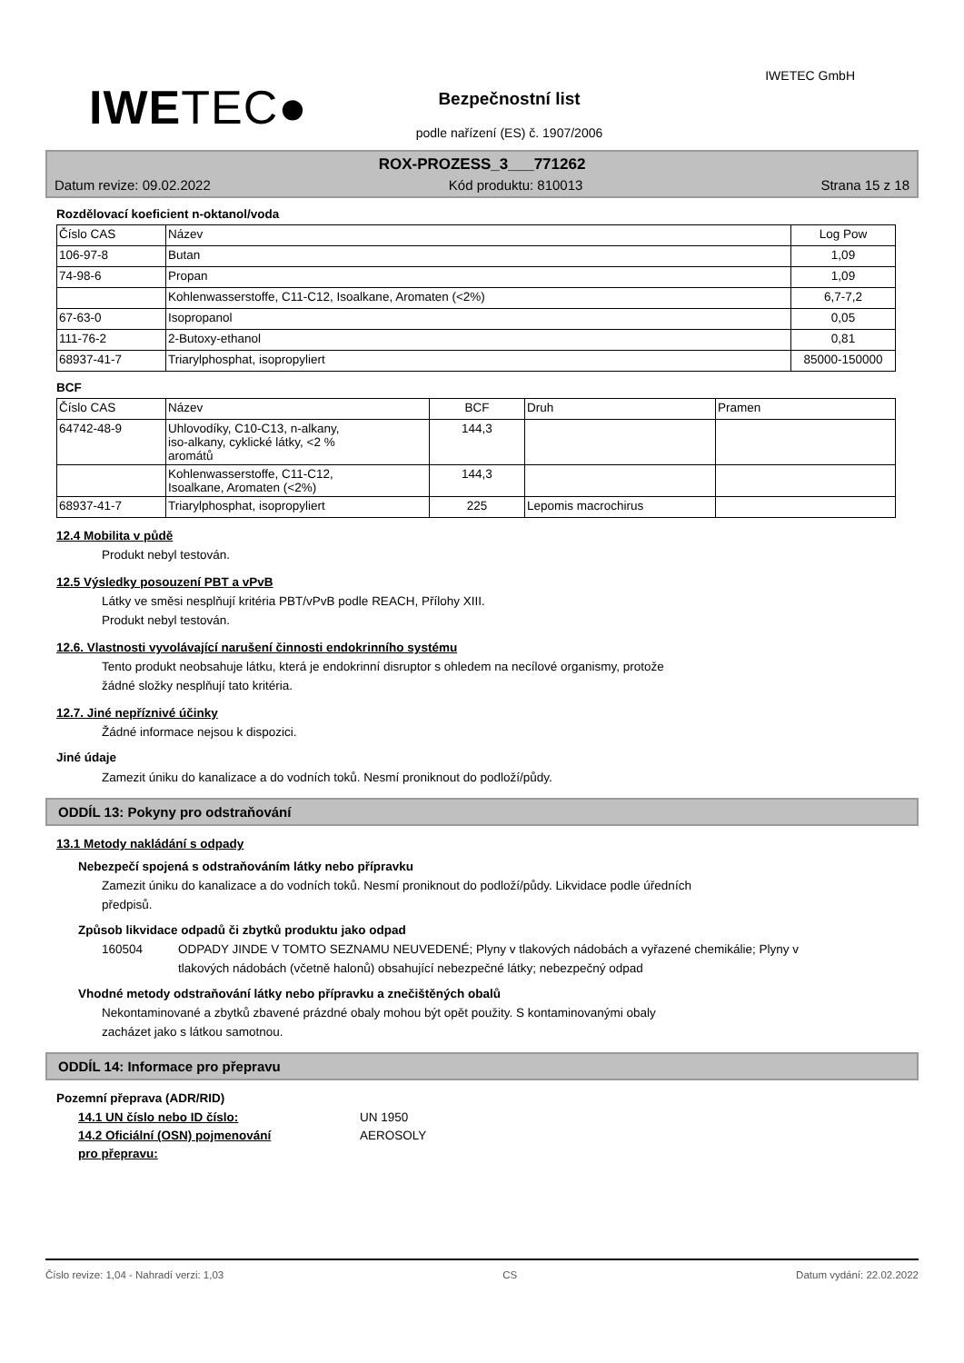IWETEC●
IWETEC GmbH
Bezpečnostní list
podle nařízení (ES) č. 1907/2006
ROX-PROZESS_3___771262
Datum revize: 09.02.2022 Kód produktu: 810013 Strana 15 z 18
Rozdělovací koeficient n-oktanol/voda
| Číslo CAS | Název | Log Pow |
| --- | --- | --- |
| 106-97-8 | Butan | 1,09 |
| 74-98-6 | Propan | 1,09 |
| | Kohlenwasserstoffe, C11-C12, Isoalkane, Aromaten (<2%) | 6,7-7,2 |
| 67-63-0 | Isopropanol | 0,05 |
| 111-76-2 | 2-Butoxy-ethanol | 0,81 |
| 68937-41-7 | Triarylphosphat, isopropyliert | 85000-150000 |
BCF
| Číslo CAS | Název | BCF | Druh | Pramen |
| --- | --- | --- | --- | --- |
| 64742-48-9 | Uhlovodíky, C10-C13, n-alkany, iso-alkany, cyklické látky, <2 % aromátů | 144,3 | | |
| | Kohlenwasserstoffe, C11-C12, Isoalkane, Aromaten (<2%) | 144,3 | | |
| 68937-41-7 | Triarylphosphat, isopropyliert | 225 | Lepomis macrochirus | |
12.4 Mobilita v půdě
Produkt nebyl testován.
12.5 Výsledky posouzení PBT a vPvB
Látky ve směsi nesplňují kritéria PBT/vPvB podle REACH, Přílohy XIII.
Produkt nebyl testován.
12.6. Vlastnosti vyvolávající narušení činnosti endokrinního systému
Tento produkt neobsahuje látku, která je endokrinní disruptor s ohledem na necílové organismy, protože
žádné složky nesplňují tato kritéria.
12.7. Jiné nepříznivé účinky
Žádné informace nejsou k dispozici.
Jiné údaje
Zamezit úniku do kanalizace a do vodních toků. Nesmí proniknout do podloží/půdy.
ODDÍL 13: Pokyny pro odstraňování
13.1 Metody nakládání s odpady
Nebezpečí spojená s odstraňováním látky nebo přípravku
Zamezit úniku do kanalizace a do vodních toků. Nesmí proniknout do podloží/půdy. Likvidace podle úředních
předpisů.
Způsob likvidace odpadů či zbytků produktu jako odpad
160504 ODPADY JINDE V TOMTO SEZNAMU NEUVEDENÉ; Plyny v tlakových nádobách a vyřazené chemikálie; Plyny v tlakových nádobách (včetně halonů) obsahující nebezpečné látky; nebezpečný odpad
Vhodné metody odstraňování látky nebo přípravku a znečištěných obalů
Nekontaminované a zbytků zbavené prázdné obaly mohou být opět použity. S kontaminovanými obaly
zacházet jako s látkou samotnou.
ODDÍL 14: Informace pro přepravu
Pozemní přeprava (ADR/RID)
14.1 UN číslo nebo ID číslo: UN 1950
14.2 Oficiální (OSN) pojmenování
pro přepravu: AEROSOLY
Číslo revize: 1,04 - Nahradí verzi: 1,03 CS Datum vydání: 22.02.2022